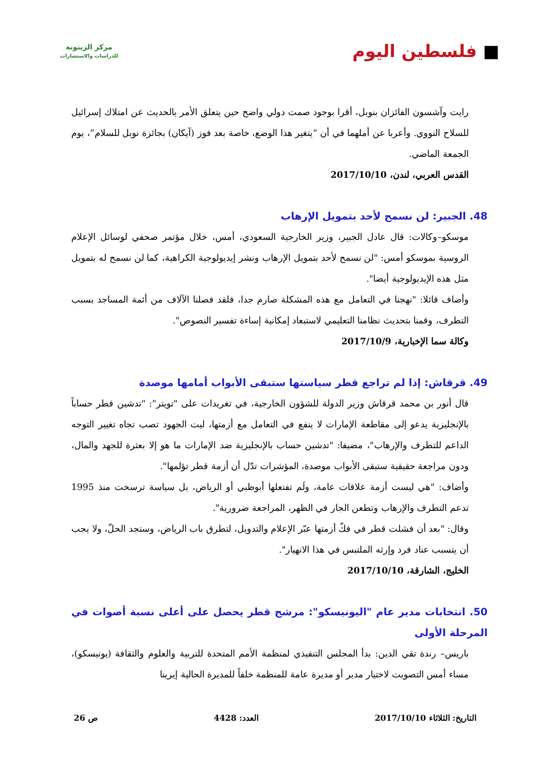■ فلسطين اليوم
مركز الزيتونة
للدراسات والاستشارات
رايت وآشسون الفائزان بنوبل، أقرا بوجود صمت دولي واضح حين يتعلق الأمر بالحديث عن امتلاك إسرائيل للسلاح النووي. وأعربا عن أملهما في أن “يتغير هذا الوضع، خاصة بعد فوز (آيكان) بجائزة نوبل للسلام”، يوم الجمعة الماضي.
القدس العربي، لندن، 2017/10/10
48. الجبير: لن نسمح لأحد بتمويل الإرهاب
موسكو–وكالات: قال عادل الجبير، وزير الخارجية السعودي، أمس، خلال مؤتمر صحفي لوسائل الإعلام الروسية بموسكو أمس: "لن نسمح لأحد بتمويل الإرهاب ونشر إيديولوجية الكراهية، كما لن نسمح له بتمويل مثل هذه الإيديولوجية أيضا".
وأضاف قائلا: "نهجنا في التعامل مع هذه المشكلة صارم جدا، فلقد فصلنا الآلاف من أئمة المساجد بسبب التطرف، وقمنا بتحديث نظامنا التعليمي لاستبعاد إمكانية إساءة تفسير النصوص".
وكالة سما الإخبارية، 2017/10/9
49. قرقاش: إذا لم تراجع قطر سياستها ستبقى الأبواب أمامها موصدة
قال أنور بن محمد قرقاش وزير الدولة للشؤون الخارجية، في تغريدات على "تويتر": "تدشين قطر حساباً بالإنجليزية يدعو إلى مقاطعة الإمارات لا ينفع في التعامل مع أزمتها، ليت الجهود تصب تجاه تغيير التوجه الداعم للتطرف والإرهاب"، مضيفا: "تدشين حساب بالإنجليزية ضد الإمارات ما هو إلا بعثرة للجهد والمال، ودون مراجعة حقيقية ستبقى الأبواب موصدة، المؤشرات تدّل أن أزمة قطر تؤلمها".
وأضاف: "هي ليست أزمة علاقات عامة، ولَم تفتعلها أبوظبي أو الرياض، بل سياسة ترسخت منذ 1995 تدعم التطرف والإرهاب وتطعن الجار في الظهر، المراجعة ضرورية".
وقال: "بعد أن فشلت قطر في فكّ أزمتها عبّر الإعلام والتدويل، لتطرق باب الرياض، وستجد الحلّ، ولا يجب أن يتسبب عناد فرد وإرثه الملتبس في هذا الانهيار".
الخليج، الشارقة، 2017/10/10
50. انتخابات مدير عام "اليونيسكو": مرشح قطر يحصل على أعلى نسبة أصوات في المرحلة الأولى
باريس– رندة تقي الدين: بدأ المجلس التنفيذي لمنظمة الأمم المتحدة للتربية والعلوم والثقافة (يونيسكو)، مساء أمس التصويت لاختيار مدير أو مديرة عامة للمنظمة خلفاً للمديرة الحالية إيرينا
التاريخ: الثلاثاء 2017/10/10 العدد: 4428 ص 26